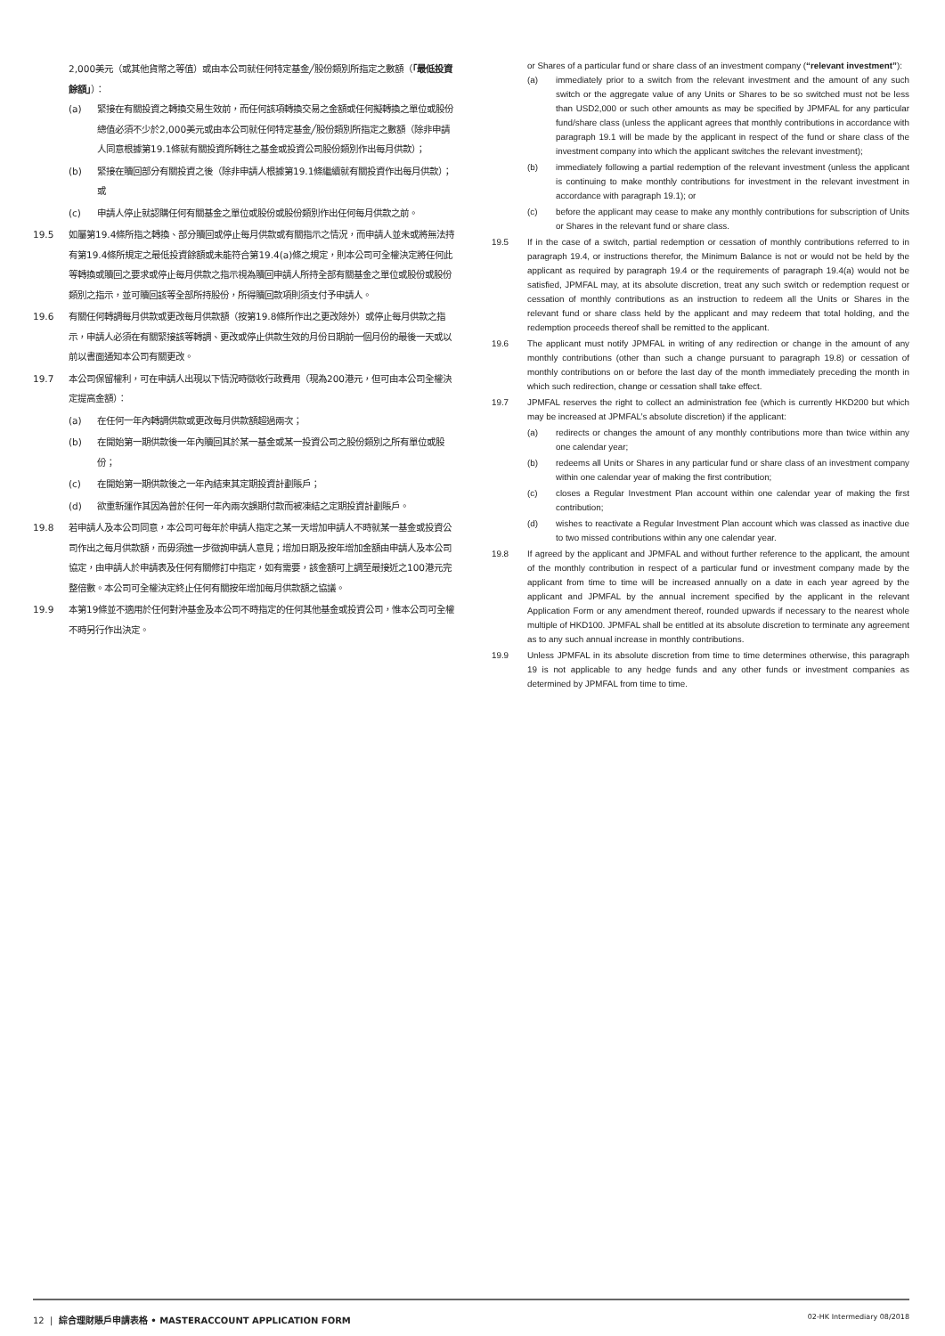2,000美元（或其他貨幣之等值）或由本公司就任何特定基金╱股份類別所指定之數額（「最低投資餘額」）：
(a) 緊接在有關投資之轉換交易生效前，而任何該項轉換交易之金額或任何擬轉換之單位或股份總值必須不少於2,000美元或由本公司就任何特定基金╱股份類別所指定之數額（除非申請人同意根據第19.1條就有關投資所轉往之基金或投資公司股份類別作出每月供款）；
(b) 緊接在贖回部分有關投資之後（除非申請人根據第19.1條繼續就有關投資作出每月供款）；或
(c) 申請人停止就認購任何有關基金之單位或股份或股份類別作出任何每月供款之前。
19.5 如屬第19.4條所指之轉換、部分贖回或停止每月供款或有關指示之情況，而申請人並未或將無法持有第19.4條所規定之最低投資餘額或未能符合第19.4(a)條之規定，則本公司可全權決定將任何此等轉換或贖回之要求或停止每月供款之指示視為贖回申請人所持全部有關基金之單位或股份或股份類別之指示，並可贖回該等全部所持股份，所得贖回款項則須支付予申請人。
19.6 有關任何轉調每月供款或更改每月供款額（按第19.8條所作出之更改除外）或停止每月供款之指示，申請人必須在有關緊接該等轉調、更改或停止供款生效的月份日期前一個月份的最後一天或以前以書面通知本公司有關更改。
19.7 本公司保留權利，可在申請人出現以下情況時徵收行政費用（現為200港元，但可由本公司全權決定提高金額）：
(a) 在任何一年內轉調供款或更改每月供款額超過兩次；
(b) 在開始第一期供款後一年內贖回其於某一基金或某一投資公司之股份類別之所有單位或股份；
(c) 在開始第一期供款後之一年內結束其定期投資計劃賬戶；
(d) 欲重新運作其因為曾於任何一年內兩次誤期付款而被凍結之定期投資計劃賬戶。
19.8 若申請人及本公司同意，本公司可每年於申請人指定之某一天增加申請人不時就某一基金或投資公司作出之每月供款額，而毋須進一步徵詢申請人意見；增加日期及按年增加金額由申請人及本公司協定，由申請人於申請表及任何有關修訂中指定，如有需要，該金額可上調至最接近之100港元完整倍數。本公司可全權決定終止任何有關按年增加每月供款額之協議。
19.9 本第19條並不適用於任何對沖基金及本公司不時指定的任何其他基金或投資公司，惟本公司可全權不時另行作出決定。
or Shares of a particular fund or share class of an investment company (“relevant investment”):
(a) immediately prior to a switch from the relevant investment and the amount of any such switch or the aggregate value of any Units or Shares to be so switched must not be less than USD2,000 or such other amounts as may be specified by JPMFAL for any particular fund/share class (unless the applicant agrees that monthly contributions in accordance with paragraph 19.1 will be made by the applicant in respect of the fund or share class of the investment company into which the applicant switches the relevant investment);
(b) immediately following a partial redemption of the relevant investment (unless the applicant is continuing to make monthly contributions for investment in the relevant investment in accordance with paragraph 19.1); or
(c) before the applicant may cease to make any monthly contributions for subscription of Units or Shares in the relevant fund or share class.
19.5 If in the case of a switch, partial redemption or cessation of monthly contributions referred to in paragraph 19.4, or instructions therefor, the Minimum Balance is not or would not be held by the applicant as required by paragraph 19.4 or the requirements of paragraph 19.4(a) would not be satisfied, JPMFAL may, at its absolute discretion, treat any such switch or redemption request or cessation of monthly contributions as an instruction to redeem all the Units or Shares in the relevant fund or share class held by the applicant and may redeem that total holding, and the redemption proceeds thereof shall be remitted to the applicant.
19.6 The applicant must notify JPMFAL in writing of any redirection or change in the amount of any monthly contributions (other than such a change pursuant to paragraph 19.8) or cessation of monthly contributions on or before the last day of the month immediately preceding the month in which such redirection, change or cessation shall take effect.
19.7 JPMFAL reserves the right to collect an administration fee (which is currently HKD200 but which may be increased at JPMFAL’s absolute discretion) if the applicant:
(a) redirects or changes the amount of any monthly contributions more than twice within any one calendar year;
(b) redeems all Units or Shares in any particular fund or share class of an investment company within one calendar year of making the first contribution;
(c) closes a Regular Investment Plan account within one calendar year of making the first contribution;
(d) wishes to reactivate a Regular Investment Plan account which was classed as inactive due to two missed contributions within any one calendar year.
19.8 If agreed by the applicant and JPMFAL and without further reference to the applicant, the amount of the monthly contribution in respect of a particular fund or investment company made by the applicant from time to time will be increased annually on a date in each year agreed by the applicant and JPMFAL by the annual increment specified by the applicant in the relevant Application Form or any amendment thereof, rounded upwards if necessary to the nearest whole multiple of HKD100. JPMFAL shall be entitled at its absolute discretion to terminate any agreement as to any such annual increase in monthly contributions.
19.9 Unless JPMFAL in its absolute discretion from time to time determines otherwise, this paragraph 19 is not applicable to any hedge funds and any other funds or investment companies as determined by JPMFAL from time to time.
12 | 綜合理財賬戶申請表格 • MASTERACCOUNT APPLICATION FORM 02-HK Intermediary 08/2018